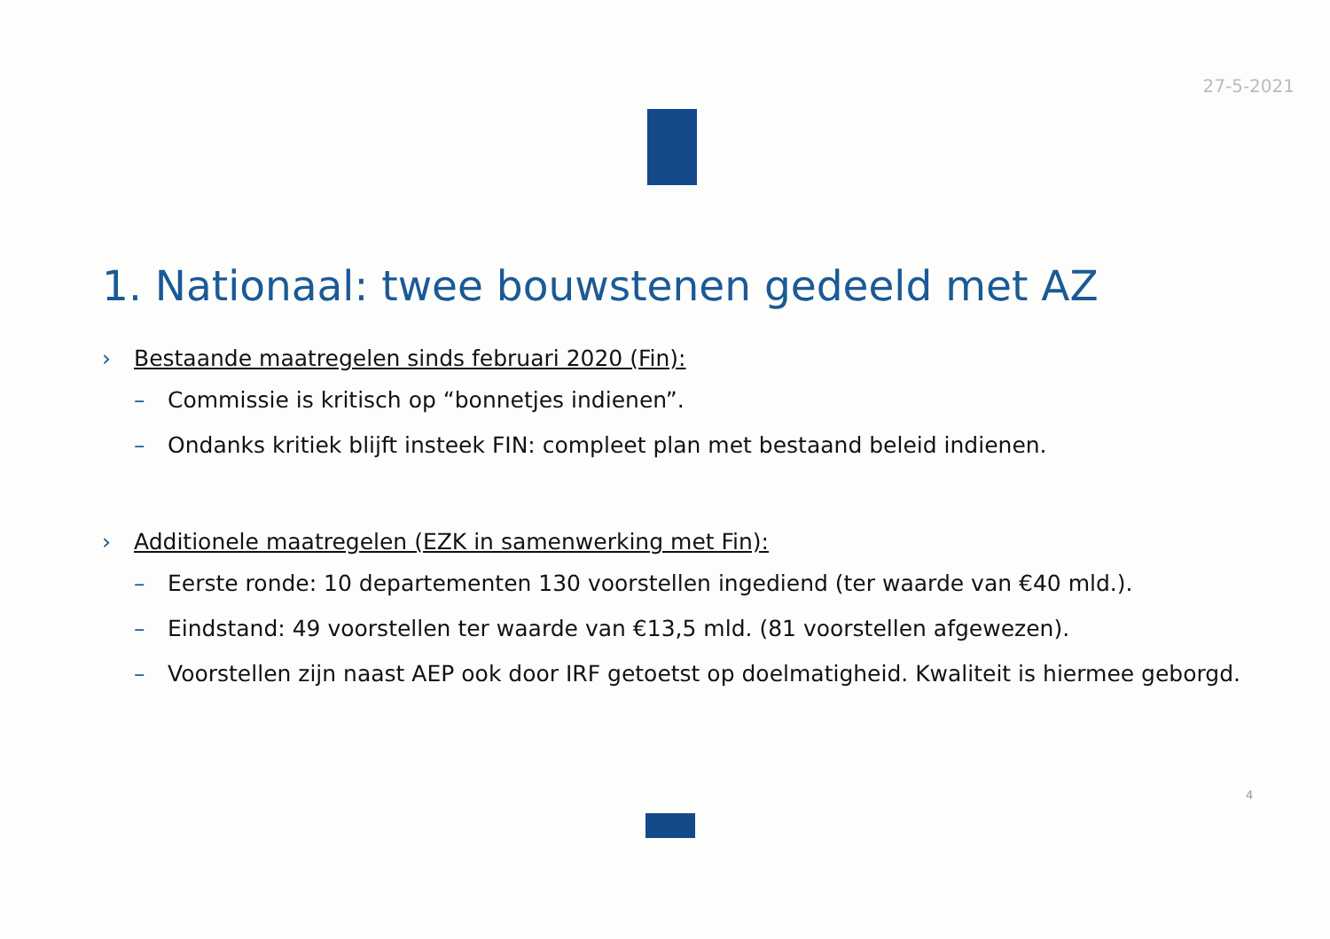27-5-2021
1. Nationaal: twee bouwstenen gedeeld met AZ
› Bestaande maatregelen sinds februari 2020 (Fin):
– Commissie is kritisch op “bonnetjes indienen”.
– Ondanks kritiek blijft insteek FIN: compleet plan met bestaand beleid indienen.
› Additionele maatregelen (EZK in samenwerking met Fin):
– Eerste ronde: 10 departementen 130 voorstellen ingediend (ter waarde van €40 mld.).
– Eindstand: 49 voorstellen ter waarde van €13,5 mld. (81 voorstellen afgewezen).
– Voorstellen zijn naast AEP ook door IRF getoetst op doelmatigheid. Kwaliteit is hiermee geborgd.
4